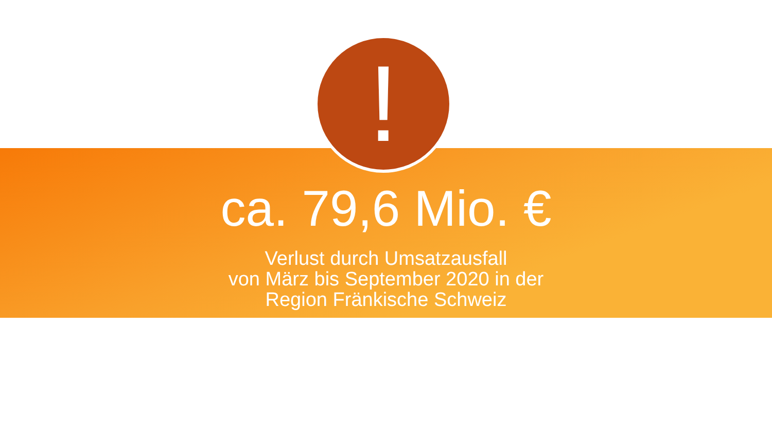!
ca. 79,6 Mio. €
Verlust durch Umsatzausfall
von März bis September 2020 in der
Region Fränkische Schweiz